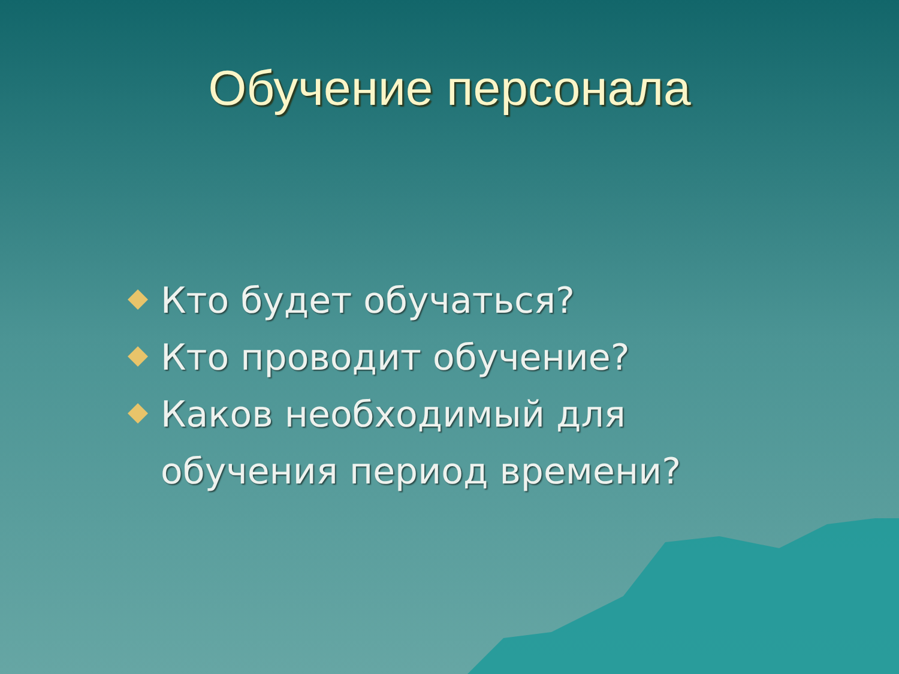Обучение персонала
Кто будет обучаться?
Кто проводит обучение?
Каков необходимый для обучения период времени?